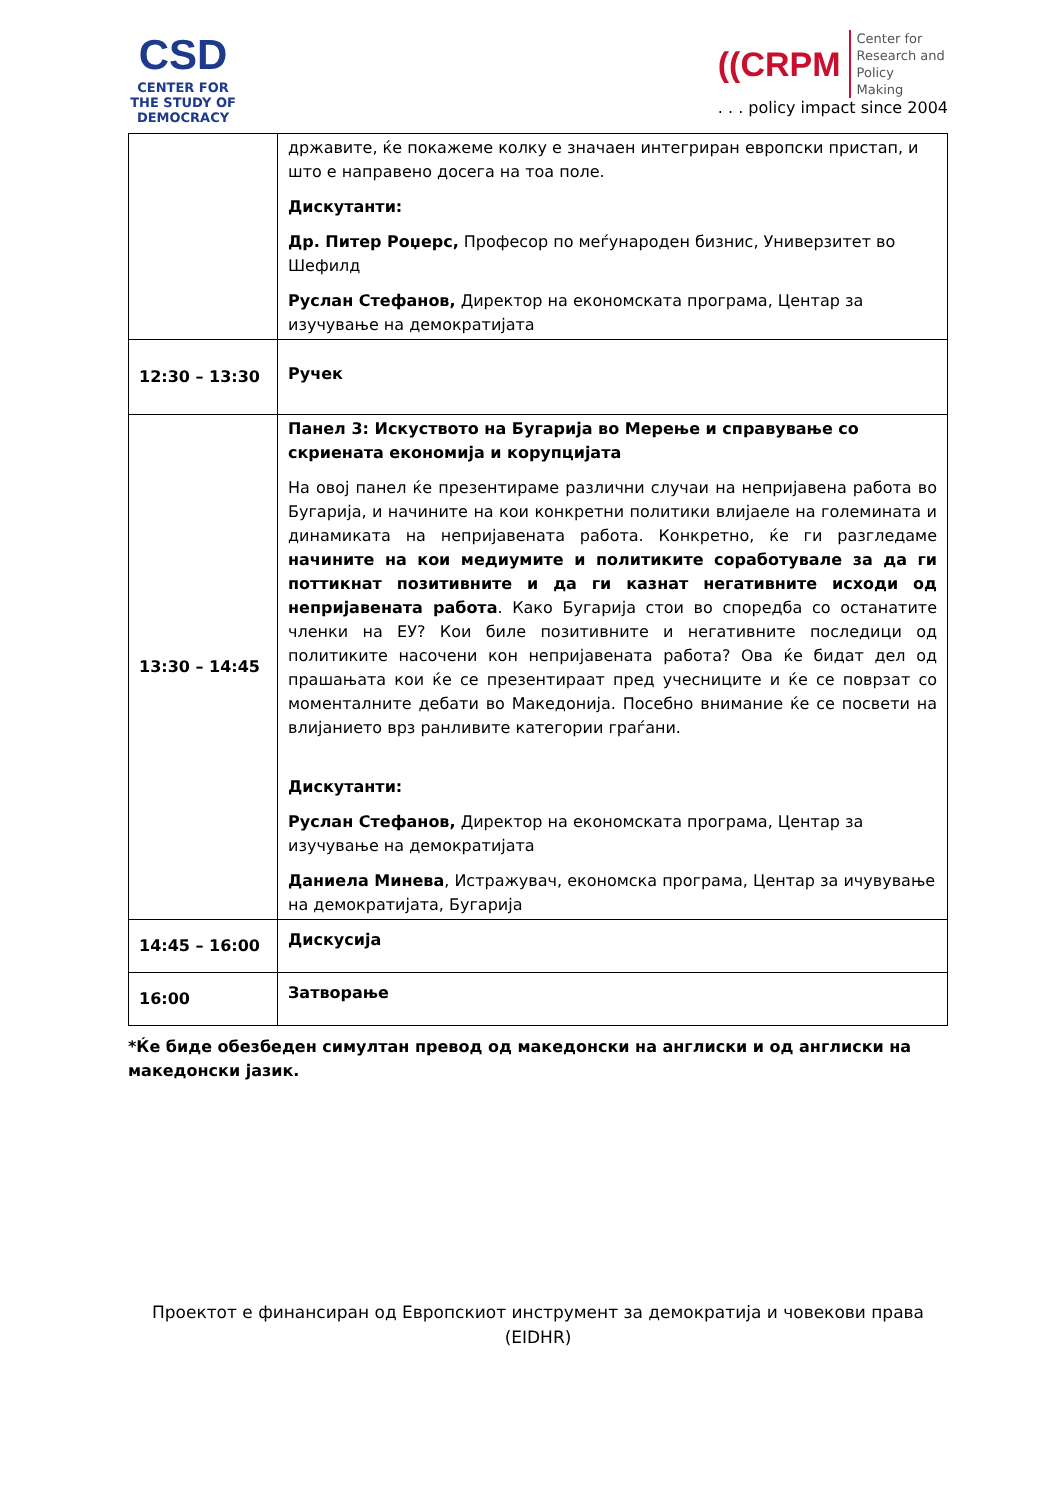CSD
CENTER FOR
THE STUDY OF
DEMOCRACY
((CRPM
Center for
Research and
Policy
Making
. . . policy impact since 2004
| | државите, ќе покажеме колку е значаен интегриран европски пристап, и што е направено досега на тоа поле. Дискутанти: Др. Питер Роџерс, Професор по меѓународен бизнис, Универзитет во Шефилд Руслан Стефанов, Директор на економската програма, Центар за изучување на демократијата |
| 12:30 – 13:30 | Ручек |
| 13:30 – 14:45 | Панел 3: Искуството на Бугарија во Мерење и справување со скриената економија и корупцијата На овој панел ќе презентираме различни случаи на непријавена работа во Бугарија, и начините на кои конкретни политики влијаеле на големината и динамиката на непријавената работа. Конкретно, ќе ги разгледаме начините на кои медиумите и политиките соработувале за да ги поттикнат позитивните и да ги казнат негативните исходи од непријавената работа . Како Бугарија стои во споредба со останатите членки на ЕУ? Кои биле позитивните и негативните последици од политиките насочени кон непријавената работа? Ова ќе бидат дел од прашањата кои ќе се презентираат пред учесниците и ќе се поврзат со моменталните дебати во Македонија. Посебно внимание ќе се посвети на влијанието врз ранливите категории граѓани. Дискутанти: Руслан Стефанов, Директор на економската програма, Центар за изучување на демократијата Даниела Минева , Истражувач, економска програма, Центар за ичувување на демократијата, Бугарија |
| 14:45 – 16:00 | Дискусија |
| 16:00 | Затворање |
*Ќе биде обезбеден симултан превод од македонски на англиски и од англиски на македонски јазик.
Проектот е финансиран од Европскиот инструмент за демократија и човекови права (EIDHR)